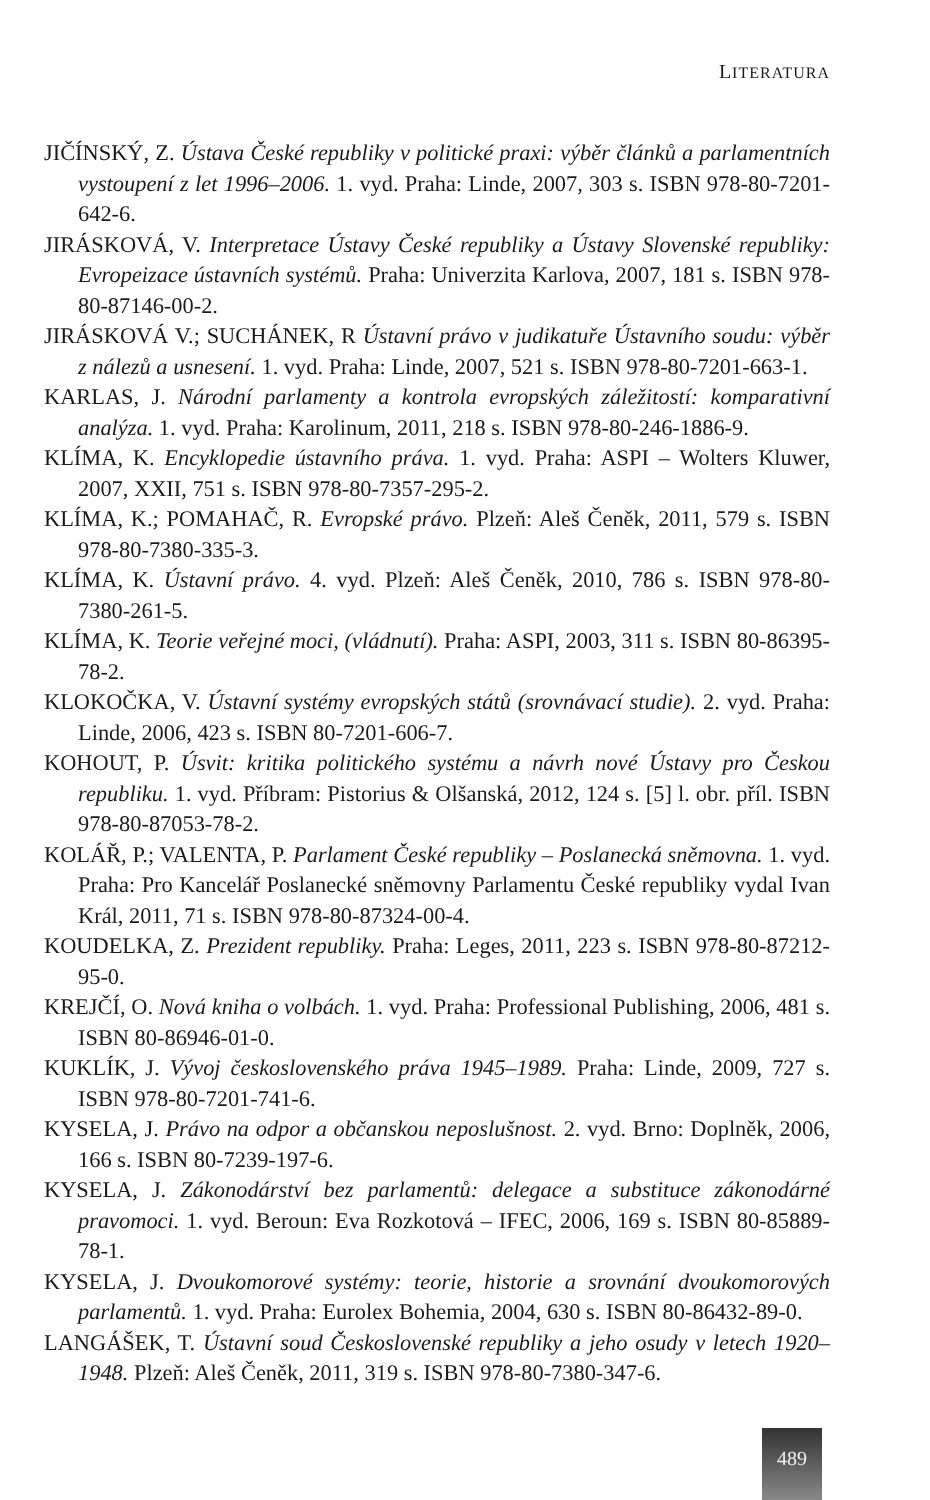LITERATURA
JIČÍNSKÝ, Z. Ústava České republiky v politické praxi: výběr článků a parlamentních vystoupení z let 1996–2006. 1. vyd. Praha: Linde, 2007, 303 s. ISBN 978-80-7201-642-6.
JIRÁSKOVÁ, V. Interpretace Ústavy České republiky a Ústavy Slovenské republiky: Evropeizace ústavních systémů. Praha: Univerzita Karlova, 2007, 181 s. ISBN 978-80-87146-00-2.
JIRÁSKOVÁ V.; SUCHÁNEK, R Ústavní právo v judikatuře Ústavního soudu: výběr z nálezů a usnesení. 1. vyd. Praha: Linde, 2007, 521 s. ISBN 978-80-7201-663-1.
KARLAS, J. Národní parlamenty a kontrola evropských záležitostí: komparativní analýza. 1. vyd. Praha: Karolinum, 2011, 218 s. ISBN 978-80-246-1886-9.
KLÍMA, K. Encyklopedie ústavního práva. 1. vyd. Praha: ASPI – Wolters Kluwer, 2007, XXII, 751 s. ISBN 978-80-7357-295-2.
KLÍMA, K.; POMAHAČ, R. Evropské právo. Plzeň: Aleš Čeněk, 2011, 579 s. ISBN 978-80-7380-335-3.
KLÍMA, K. Ústavní právo. 4. vyd. Plzeň: Aleš Čeněk, 2010, 786 s. ISBN 978-80-7380-261-5.
KLÍMA, K. Teorie veřejné moci, (vládnutí). Praha: ASPI, 2003, 311 s. ISBN 80-86395-78-2.
KLOKOČKA, V. Ústavní systémy evropských států (srovnávací studie). 2. vyd. Praha: Linde, 2006, 423 s. ISBN 80-7201-606-7.
KOHOUT, P. Úsvit: kritika politického systému a návrh nové Ústavy pro Českou republiku. 1. vyd. Příbram: Pistorius & Olšanská, 2012, 124 s. [5] l. obr. příl. ISBN 978-80-87053-78-2.
KOLÁŘ, P.; VALENTA, P. Parlament České republiky – Poslanecká sněmovna. 1. vyd. Praha: Pro Kancelář Poslanecké sněmovny Parlamentu České republiky vydal Ivan Král, 2011, 71 s. ISBN 978-80-87324-00-4.
KOUDELKA, Z. Prezident republiky. Praha: Leges, 2011, 223 s. ISBN 978-80-87212-95-0.
KREJČÍ, O. Nová kniha o volbách. 1. vyd. Praha: Professional Publishing, 2006, 481 s. ISBN 80-86946-01-0.
KUKLÍK, J. Vývoj československého práva 1945–1989. Praha: Linde, 2009, 727 s. ISBN 978-80-7201-741-6.
KYSELA, J. Právo na odpor a občanskou neposlušnost. 2. vyd. Brno: Doplněk, 2006, 166 s. ISBN 80-7239-197-6.
KYSELA, J. Zákonodárství bez parlamentů: delegace a substituce zákonodárné pravomoci. 1. vyd. Beroun: Eva Rozkotová – IFEC, 2006, 169 s. ISBN 80-85889-78-1.
KYSELA, J. Dvoukomorové systémy: teorie, historie a srovnání dvoukomorových parlamentů. 1. vyd. Praha: Eurolex Bohemia, 2004, 630 s. ISBN 80-86432-89-0.
LANGÁŠEK, T. Ústavní soud Československé republiky a jeho osudy v letech 1920–1948. Plzeň: Aleš Čeněk, 2011, 319 s. ISBN 978-80-7380-347-6.
489